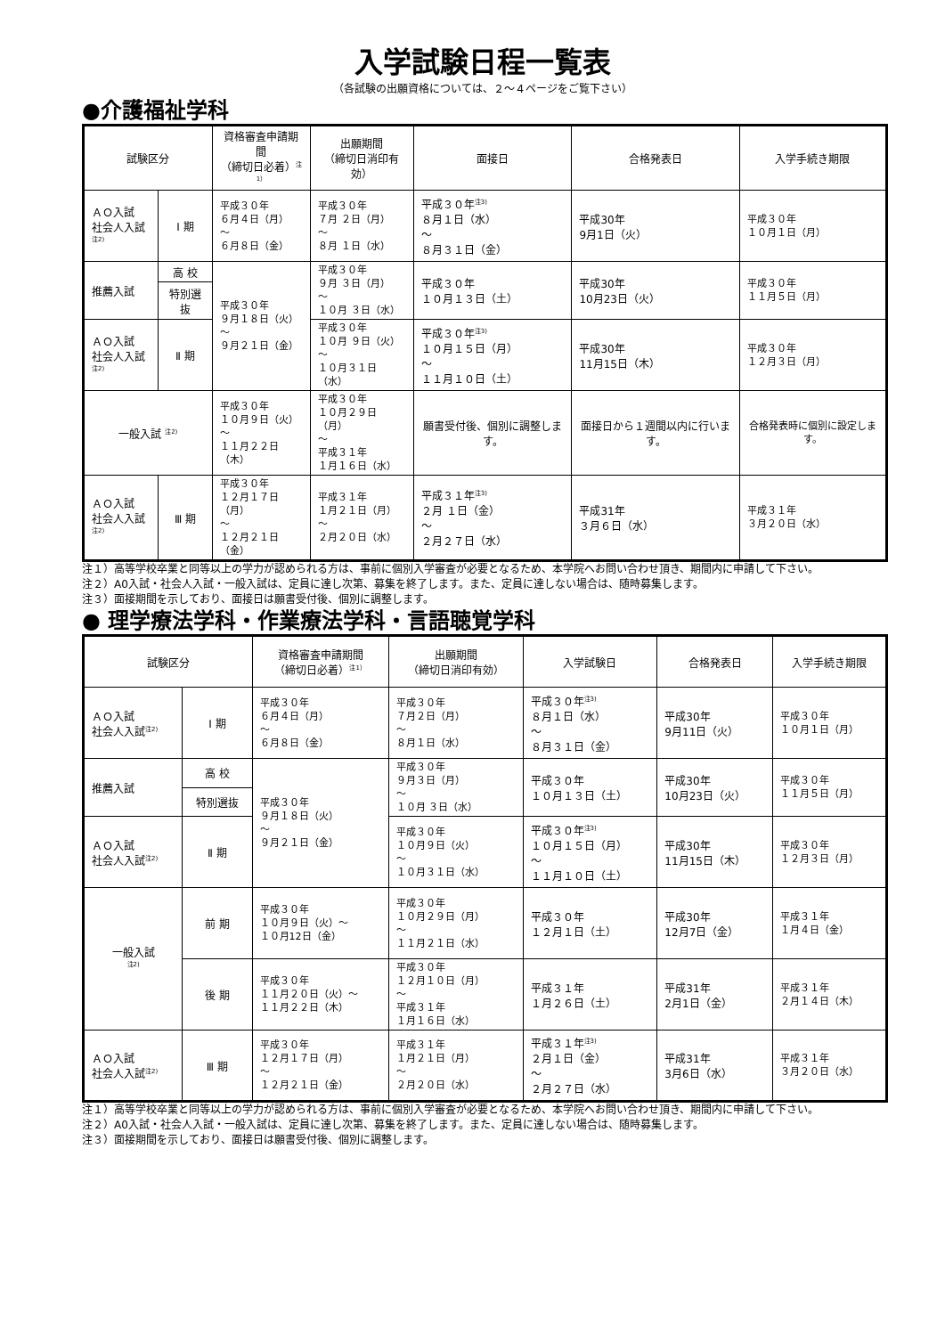入学試験日程一覧表
（各試験の出願資格については、２～４ページをご覧下さい）
●介護福祉学科
| 試験区分 | | 資格審査申請期間 （締切日必着）<sup>注1）</sup> | 出願期間 （締切日消印有効） | 面接日 | 合格発表日 | 入学手続き期限 |
| --- | --- | --- | --- | --- | --- | --- |
| ＡＯ入試 社会人入試<sup>注2)</sup> | Ⅰ 期 | 平成３０年 ６月４日（月） ～ ６月８日（金） | 平成３０年 ７月 ２日（月） ～ ８月 １日（水） | 平成３０年<sup>注3)</sup> ８月１日（水） ～ ８月３１日（金） | 平成30年 9月1日（火） | 平成３０年 １０月１日（月） |
| 推薦入試 | 高 校 | 平成３０年 ９月１８日（火） ～ ９月２１日（金） | 平成３０年 ９月 ３日（月） ～ １０月 ３日（水） | 平成３０年 １０月１３日（土） | 平成30年 10月23日（火） | 平成３０年 １１月５日（月） |
| | 特別選抜 | | | | | |
| ＡＯ入試 社会人入試<sup>注2)</sup> | Ⅱ 期 | | 平成３０年 １０月 ９日（火） ～ １０月３１日（水） | 平成３０年<sup>注3)</sup> １０月１５日（月） ～ １１月１０日（土） | 平成30年 11月15日（木） | 平成３０年 １２月３日（月） |
| 一般入試 <sup>注2)</sup> | | 平成３０年 １０月９日（火） ～ １１月２２日（木） | 平成３０年 １０月２９日（月） ～ 平成３１年 １月１６日（水） | 願書受付後、個別に調整します。 | 面接日から１週間以内に行います。 | 合格発表時に個別に設定します。 |
| ＡＯ入試 社会人入試<sup>注2)</sup> | Ⅲ 期 | 平成３０年 １２月１７日（月） ～ １２月２１日（金） | 平成３１年 １月２１日（月） ～ ２月２０日（水） | 平成３１年<sup>注3)</sup> ２月 １日（金） ～ ２月２７日（水） | 平成31年 ３月６日（水） | 平成３１年 ３月２０日（水） |
注１）高等学校卒業と同等以上の学力が認められる方は、事前に個別入学審査が必要となるため、本学院へお問い合わせ頂き、期間内に申請して下さい。
注２）A0入試・社会人入試・一般入試は、定員に達し次第、募集を終了します。また、定員に達しない場合は、随時募集します。
注３）面接期間を示しており、面接日は願書受付後、個別に調整します。
● 理学療法学科・作業療法学科・言語聴覚学科
| 試験区分 | | 資格審査申請期間 （締切日必着）<sup>注1）</sup> | 出願期間 （締切日消印有効） | 入学試験日 | 合格発表日 | 入学手続き期限 |
| --- | --- | --- | --- | --- | --- | --- |
| ＡＯ入試 社会人入試<sup>注2)</sup> | Ⅰ 期 | 平成３０年 ６月４日（月） ～ ６月８日（金） | 平成３０年 ７月２日（月） ～ ８月１日（水） | 平成３０年<sup>注3)</sup> ８月１日（水） ～ ８月３１日（金） | 平成30年 9月11日（火） | 平成３０年 １０月１日（月） |
| 推薦入試 | 高 校 | 平成３０年 ９月１８日（火） ～ ９月２１日（金） | 平成３０年 ９月３日（月） ～ １０月 ３日（水） | 平成３０年 １０月１３日（土） | 平成30年 10月23日（火） | 平成３０年 １１月５日（月） |
| | 特別選抜 | | | | | |
| ＡＯ入試 社会人入試<sup>注2)</sup> | Ⅱ 期 | | 平成３０年 １０月９日（火） ～ １０月３１日（水） | 平成３０年<sup>注3)</sup> １０月１５日（月） ～ １１月１０日（土） | 平成30年 11月15日（木） | 平成３０年 １２月３日（月） |
| 一般入試 <sup>注2)</sup> | 前 期 | 平成３０年 １０月９日（火）～ １０月12日（金） | 平成３０年 １０月２９日（月） ～ １１月２１日（水） | 平成３０年 １２月１日（土） | 平成30年 12月7日（金） | 平成３１年 １月４日（金） |
| | 後 期 | 平成３０年 １１月２０日（火）～ １１月２２日（木） | 平成３０年 １２月１０日（月） ～ 平成３１年 １月１６日（水） | 平成３１年 １月２６日（土） | 平成31年 2月1日（金） | 平成３１年 ２月１４日（木） |
| ＡＯ入試 社会人入試<sup>注2)</sup> | Ⅲ 期 | 平成３０年 １２月１７日（月） ～ １２月２１日（金） | 平成３１年 １月２１日（月） ～ ２月２０日（水） | 平成３１年<sup>注3)</sup> ２月１日（金） ～ ２月２７日（水） | 平成31年 3月6日（水） | 平成３１年 ３月２０日（水） |
注１）高等学校卒業と同等以上の学力が認められる方は、事前に個別入学審査が必要となるため、本学院へお問い合わせ頂き、期間内に申請して下さい。
注２）A0入試・社会人入試・一般入試は、定員に達し次第、募集を終了します。また、定員に達しない場合は、随時募集します。
注３）面接期間を示しており、面接日は願書受付後、個別に調整します。